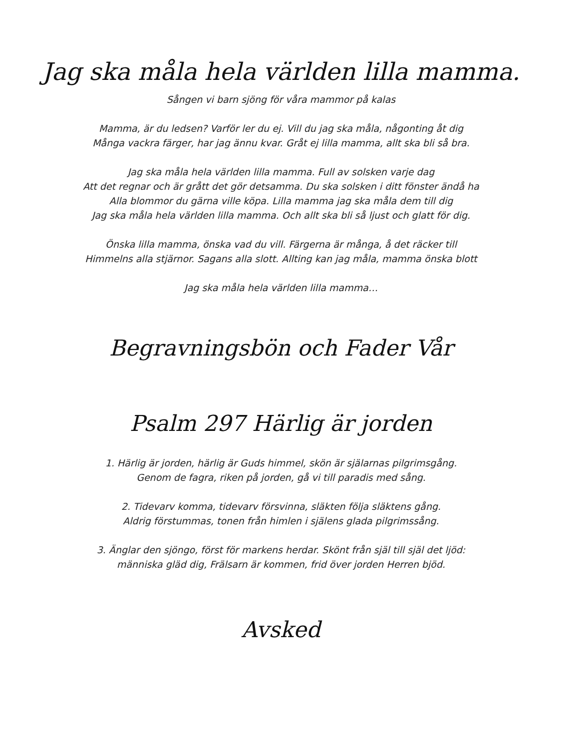Jag ska måla hela världen lilla mamma.
Sången vi barn sjöng för våra mammor på kalas
Mamma, är du ledsen? Varför ler du ej. Vill du jag ska måla, någonting åt dig
Många vackra färger, har jag ännu kvar. Gråt ej lilla mamma, allt ska bli så bra.
Jag ska måla hela världen lilla mamma. Full av solsken varje dag
Att det regnar och är grått det gör detsamma. Du ska solsken i ditt fönster ändå ha
Alla blommor du gärna ville köpa. Lilla mamma jag ska måla dem till dig
Jag ska måla hela världen lilla mamma. Och allt ska bli så ljust och glatt för dig.
Önska lilla mamma, önska vad du vill. Färgerna är många, å det räcker till
Himmelns alla stjärnor. Sagans alla slott. Allting kan jag måla, mamma önska blott
Jag ska måla hela världen lilla mamma…
Begravningsbön och Fader Vår
Psalm 297 Härlig är jorden
1. Härlig är jorden, härlig är Guds himmel, skön är själarnas pilgrimsgång.
Genom de fagra, riken på jorden, gå vi till paradis med sång.
2. Tidevarv komma, tidevarv försvinna, släkten följa släktens gång.
Aldrig förstummas, tonen från himlen i själens glada pilgrimssång.
3. Änglar den sjöngo, först för markens herdar. Skönt från själ till själ det ljöd:
människa gläd dig, Frälsarn är kommen, frid över jorden Herren bjöd.
Avsked